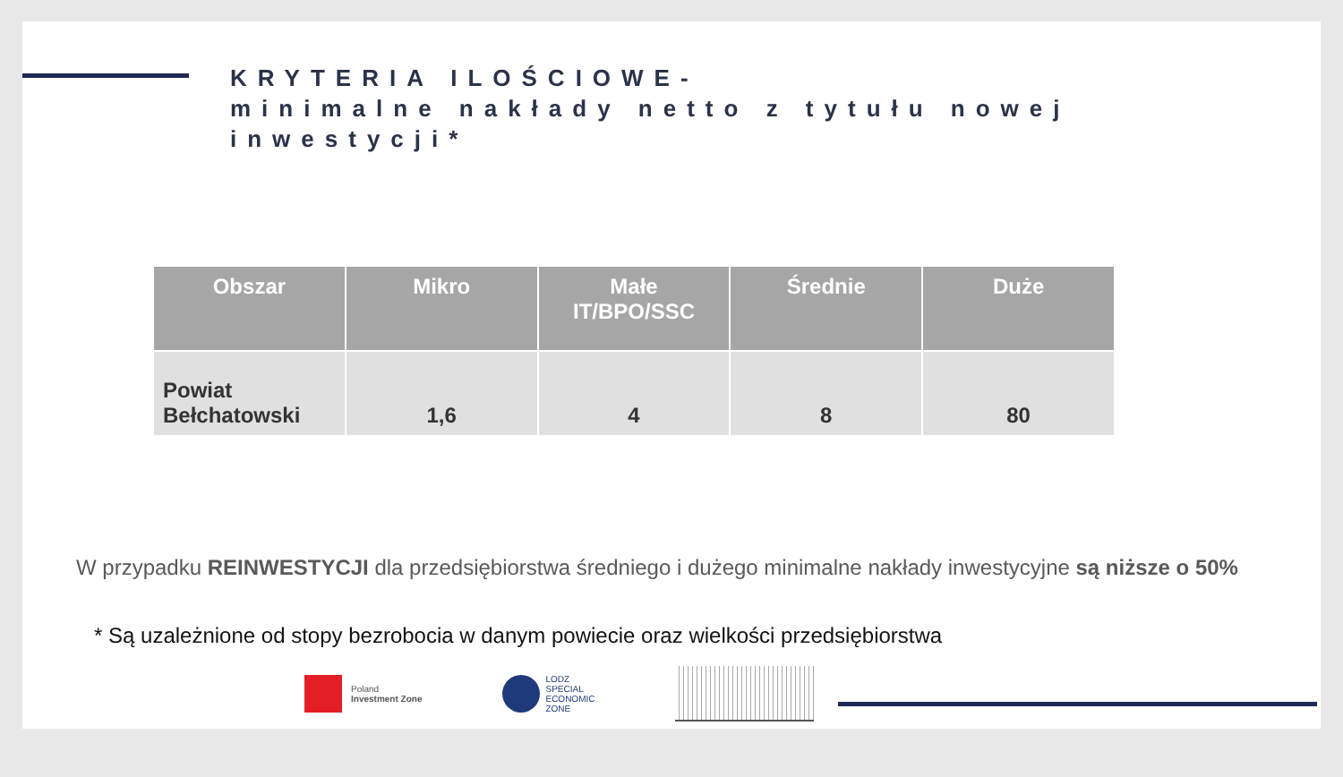KRYTERIA ILOŚCIOWE-
minimalne nakłady netto z tytułu nowej inwestycji*
| Obszar | Mikro | Małe IT/BPO/SSC | Średnie | Duże |
| --- | --- | --- | --- | --- |
| Powiat Bełchatowski | 1,6 | 4 | 8 | 80 |
W przypadku REINWESTYCJI dla przedsiębiorstwa średniego i dużego minimalne nakłady inwestycyjne są niższe o 50%
* Są uzależnione od stopy bezrobocia w danym powiecie oraz wielkości przedsiębiorstwa
Poland
Investment Zone
LODZ
SPECIAL
ECONOMIC
ZONE